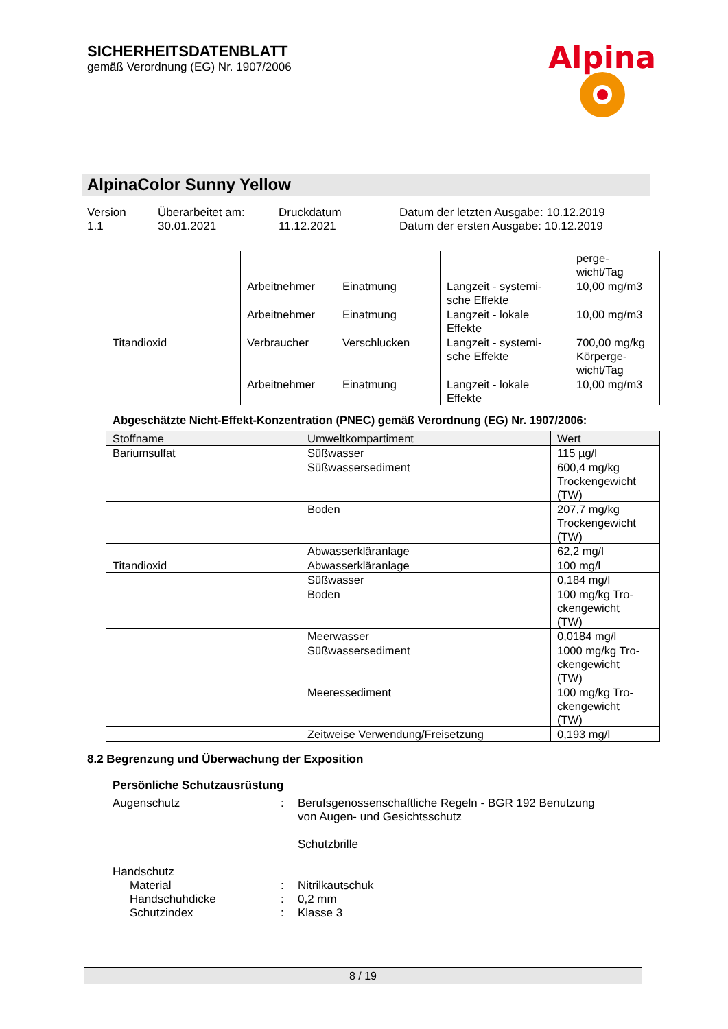SICHERHEITSDATENBLATT
gemäß Verordnung (EG) Nr. 1907/2006
Alpina
AlpinaColor Sunny Yellow
Version
1.1
Überarbeitet am:
30.01.2021
Druckdatum
11.12.2021
Datum der letzten Ausgabe: 10.12.2019
Datum der ersten Ausgabe: 10.12.2019
| | | | | perge- wicht/Tag |
| | Arbeitnehmer | Einatmung | Langzeit - systemi- sche Effekte | 10,00 mg/m3 |
| | Arbeitnehmer | Einatmung | Langzeit - lokale Effekte | 10,00 mg/m3 |
| Titandioxid | Verbraucher | Verschlucken | Langzeit - systemi- sche Effekte | 700,00 mg/kg Körperge- wicht/Tag |
| | Arbeitnehmer | Einatmung | Langzeit - lokale Effekte | 10,00 mg/m3 |
Abgeschätzte Nicht-Effekt-Konzentration (PNEC) gemäß Verordnung (EG) Nr. 1907/2006:
| Stoffname | Umweltkompartiment | Wert |
| --- | --- | --- |
| Bariumsulfat | Süßwasser | 115 µg/l |
| | Süßwassersediment | 600,4 mg/kg Trockengewicht (TW) |
| | Boden | 207,7 mg/kg Trockengewicht (TW) |
| | Abwasserkläranlage | 62,2 mg/l |
| Titandioxid | Abwasserkläranlage | 100 mg/l |
| | Süßwasser | 0,184 mg/l |
| | Boden | 100 mg/kg Tro- ckengewicht (TW) |
| | Meerwasser | 0,0184 mg/l |
| | Süßwassersediment | 1000 mg/kg Tro- ckengewicht (TW) |
| | Meeressediment | 100 mg/kg Tro- ckengewicht (TW) |
| | Zeitweise Verwendung/Freisetzung | 0,193 mg/l |
8.2 Begrenzung und Überwachung der Exposition
Persönliche Schutzausrüstung
Augenschutz : Berufsgenossenschaftliche Regeln - BGR 192 Benutzung
von Augen- und Gesichtsschutz
Schutzbrille
Handschutz
Material : Nitrilkautschuk
Handschuhdicke : 0,2 mm
Schutzindex : Klasse 3
8 / 19